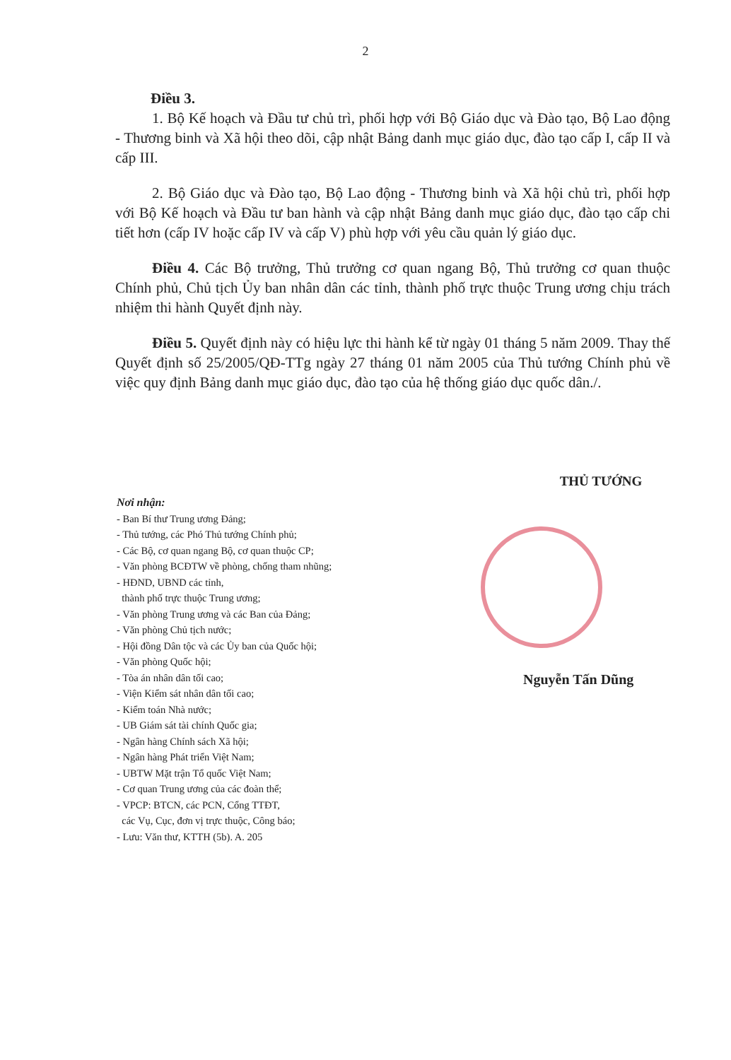2
Điều 3.
1. Bộ Kế hoạch và Đầu tư chủ trì, phối hợp với Bộ Giáo dục và Đào tạo, Bộ Lao động - Thương binh và Xã hội theo dõi, cập nhật Bảng danh mục giáo dục, đào tạo cấp I, cấp II và cấp III.
2. Bộ Giáo dục và Đào tạo, Bộ Lao động - Thương binh và Xã hội chủ trì, phối hợp với Bộ Kế hoạch và Đầu tư ban hành và cập nhật Bảng danh mục giáo dục, đào tạo cấp chi tiết hơn (cấp IV hoặc cấp IV và cấp V) phù hợp với yêu cầu quản lý giáo dục.
Điều 4. Các Bộ trưởng, Thủ trưởng cơ quan ngang Bộ, Thủ trưởng cơ quan thuộc Chính phủ, Chủ tịch Ủy ban nhân dân các tỉnh, thành phố trực thuộc Trung ương chịu trách nhiệm thi hành Quyết định này.
Điều 5. Quyết định này có hiệu lực thi hành kể từ ngày 01 tháng 5 năm 2009. Thay thế Quyết định số 25/2005/QĐ-TTg ngày 27 tháng 01 năm 2005 của Thủ tướng Chính phủ về việc quy định Bảng danh mục giáo dục, đào tạo của hệ thống giáo dục quốc dân./.
THỦ TƯỚNG
Nguyễn Tấn Dũng
Nơi nhận:
- Ban Bí thư Trung ương Đảng;
- Thủ tướng, các Phó Thủ tướng Chính phủ;
- Các Bộ, cơ quan ngang Bộ, cơ quan thuộc CP;
- Văn phòng BCĐTW về phòng, chống tham nhũng;
- HĐND, UBND các tỉnh,
thành phố trực thuộc Trung ương;
- Văn phòng Trung ương và các Ban của Đảng;
- Văn phòng Chủ tịch nước;
- Hội đồng Dân tộc và các Ủy ban của Quốc hội;
- Văn phòng Quốc hội;
- Tòa án nhân dân tối cao;
- Viện Kiểm sát nhân dân tối cao;
- Kiểm toán Nhà nước;
- UB Giám sát tài chính Quốc gia;
- Ngân hàng Chính sách Xã hội;
- Ngân hàng Phát triển Việt Nam;
- UBTW Mặt trận Tổ quốc Việt Nam;
- Cơ quan Trung ương của các đoàn thể;
- VPCP: BTCN, các PCN, Cổng TTĐT,
các Vụ, Cục, đơn vị trực thuộc, Công báo;
- Lưu: Văn thư, KTTH (5b). A. 205